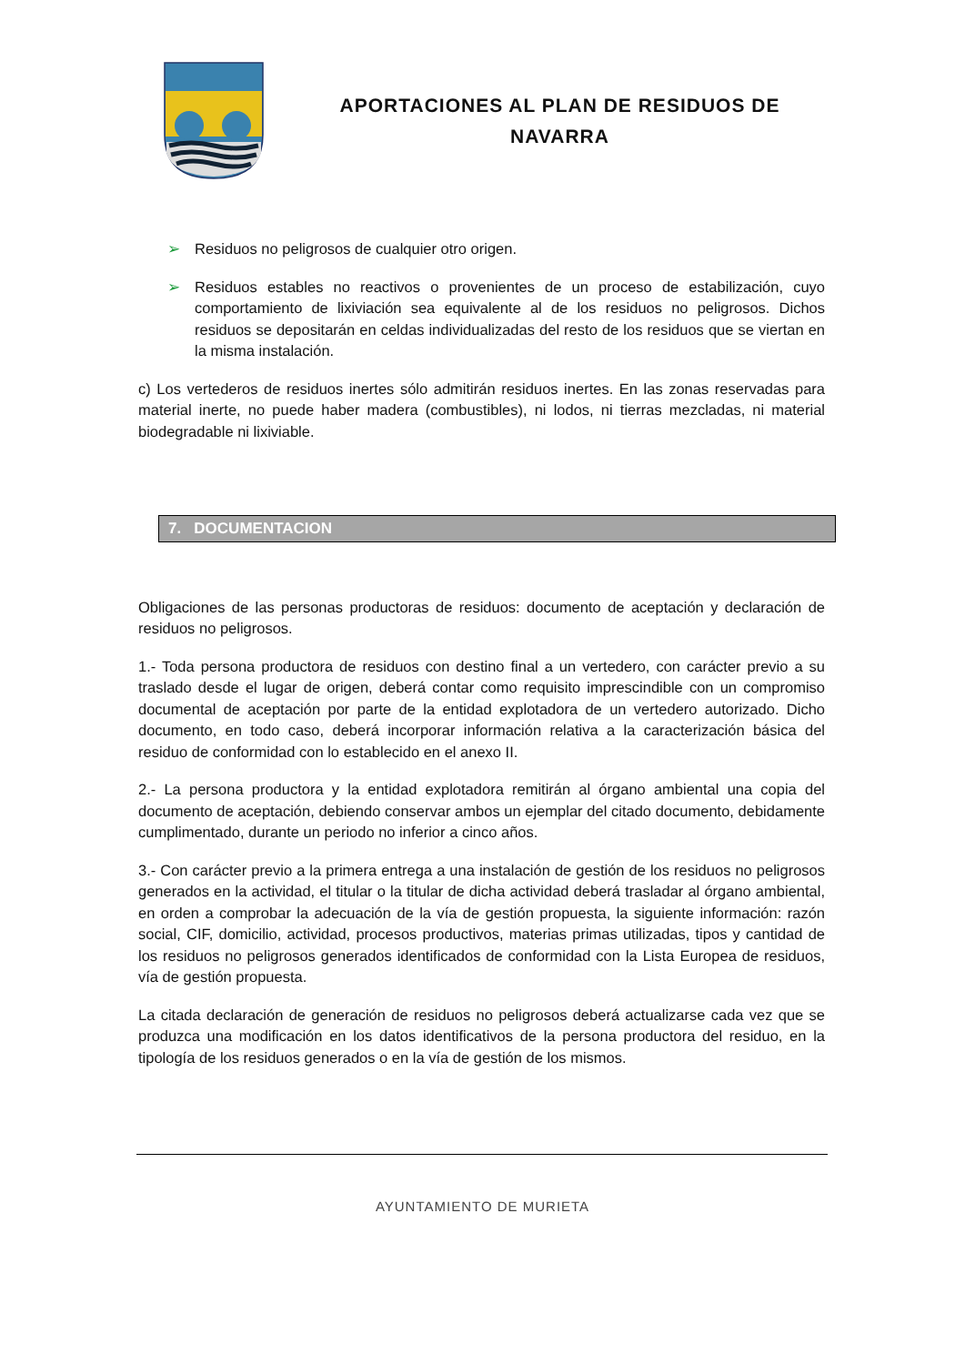APORTACIONES AL PLAN DE RESIDUOS DE NAVARRA
➢ Residuos no peligrosos de cualquier otro origen.
➢ Residuos estables no reactivos o provenientes de un proceso de estabilización, cuyo comportamiento de lixiviación sea equivalente al de los residuos no peligrosos. Dichos residuos se depositarán en celdas individualizadas del resto de los residuos que se viertan en la misma instalación.
c) Los vertederos de residuos inertes sólo admitirán residuos inertes. En las zonas reservadas para material inerte, no puede haber madera (combustibles), ni lodos, ni tierras mezcladas, ni material biodegradable ni lixiviable.
7. DOCUMENTACION
Obligaciones de las personas productoras de residuos: documento de aceptación y declaración de residuos no peligrosos.
1.- Toda persona productora de residuos con destino final a un vertedero, con carácter previo a su traslado desde el lugar de origen, deberá contar como requisito imprescindible con un compromiso documental de aceptación por parte de la entidad explotadora de un vertedero autorizado. Dicho documento, en todo caso, deberá incorporar información relativa a la caracterización básica del residuo de conformidad con lo establecido en el anexo II.
2.- La persona productora y la entidad explotadora remitirán al órgano ambiental una copia del documento de aceptación, debiendo conservar ambos un ejemplar del citado documento, debidamente cumplimentado, durante un periodo no inferior a cinco años.
3.- Con carácter previo a la primera entrega a una instalación de gestión de los residuos no peligrosos generados en la actividad, el titular o la titular de dicha actividad deberá trasladar al órgano ambiental, en orden a comprobar la adecuación de la vía de gestión propuesta, la siguiente información: razón social, CIF, domicilio, actividad, procesos productivos, materias primas utilizadas, tipos y cantidad de los residuos no peligrosos generados identificados de conformidad con la Lista Europea de residuos, vía de gestión propuesta.
La citada declaración de generación de residuos no peligrosos deberá actualizarse cada vez que se produzca una modificación en los datos identificativos de la persona productora del residuo, en la tipología de los residuos generados o en la vía de gestión de los mismos.
AYUNTAMIENTO DE MURIETA